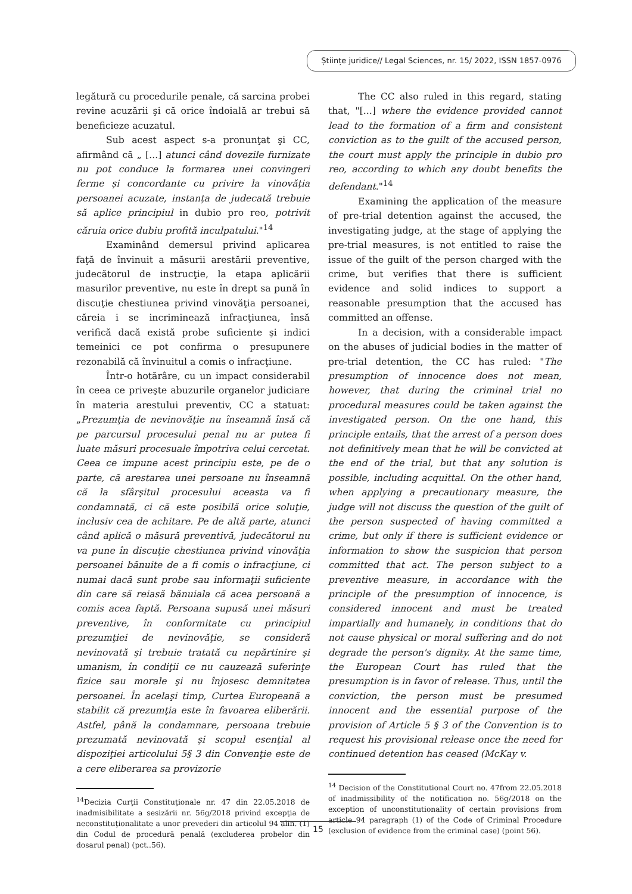Științe juridice// Legal Sciences, nr. 15/ 2022, ISSN 1857-0976
legătură cu procedurile penale, că sarcina probei revine acuzării şi că orice îndoială ar trebui să beneficieze acuzatul.
Sub acest aspect s-a pronunţat şi CC, afirmând că „ [...] atunci când dovezile furnizate nu pot conduce la formarea unei convingeri ferme și concordante cu privire la vinovăția persoanei acuzate, instanța de judecată trebuie să aplice principiul in dubio pro reo, potrivit căruia orice dubiu profită inculpatului."<sup>14</sup>
Examinând demersul privind aplicarea faţă de învinuit a măsurii arestării preventive, judecătorul de instrucţie, la etapa aplicării masurilor preventive, nu este în drept sa pună în discuţie chestiunea privind vinovăţia persoanei, căreia i se incriminează infracţiunea, însă verifică dacă există probe suficiente şi indici temeinici ce pot confirma o presupunere rezonabilă că învinuitul a comis o infracţiune.
Într-o hotărâre, cu un impact considerabil în ceea ce priveşte abuzurile organelor judiciare în materia arestului preventiv, CC a statuat: „Prezumţia de nevinovăţie nu înseamnă însă că pe parcursul procesului penal nu ar putea fi luate măsuri procesuale împotriva celui cercetat. Ceea ce impune acest principiu este, pe de o parte, că arestarea unei persoane nu înseamnă că la sfârşitul procesului aceasta va fi condamnată, ci că este posibilă orice soluţie, inclusiv cea de achitare. Pe de altă parte, atunci când aplică o măsură preventivă, judecătorul nu va pune în discuţie chestiunea privind vinovăţia persoanei bănuite de a fi comis o infracţiune, ci numai dacă sunt probe sau informaţii suficiente din care să reiasă bănuiala că acea persoană a comis acea faptă. Persoana supusă unei măsuri preventive, în conformitate cu principiul prezumţiei de nevinovăţie, se consideră nevinovată şi trebuie tratată cu nepărtinire şi umanism, în condiţii ce nu cauzează suferinţe fizice sau morale şi nu înjosesc demnitatea persoanei. În acelaşi timp, Curtea Europeană a stabilit că prezumţia este în favoarea eliberării. Astfel, până la condamnare, persoana trebuie prezumată nevinovată şi scopul esenţial al dispoziţiei articolului 5§ 3 din Convenţie este de a cere eliberarea sa provizorie
<sup>14</sup> Decizia Curţii Constituţionale nr. 47 din 22.05.2018 de inadmisibilitate a sesizării nr. 56g/2018 privind excepţia de neconstituţionalitate a unor prevederi din articolul 94 alin. (1) din Codul de procedură penală (excluderea probelor din dosarul penal) (pct..56).
The CC also ruled in this regard, stating that, "[...] where the evidence provided cannot lead to the formation of a firm and consistent conviction as to the guilt of the accused person, the court must apply the principle in dubio pro reo, according to which any doubt benefits the defendant."<sup>14</sup>
Examining the application of the measure of pre-trial detention against the accused, the investigating judge, at the stage of applying the pre-trial measures, is not entitled to raise the issue of the guilt of the person charged with the crime, but verifies that there is sufficient evidence and solid indices to support a reasonable presumption that the accused has committed an offense.
In a decision, with a considerable impact on the abuses of judicial bodies in the matter of pre-trial detention, the CC has ruled: "The presumption of innocence does not mean, however, that during the criminal trial no procedural measures could be taken against the investigated person. On the one hand, this principle entails, that the arrest of a person does not definitively mean that he will be convicted at the end of the trial, but that any solution is possible, including acquittal. On the other hand, when applying a precautionary measure, the judge will not discuss the question of the guilt of the person suspected of having committed a crime, but only if there is sufficient evidence or information to show the suspicion that person committed that act. The person subject to a preventive measure, in accordance with the principle of the presumption of innocence, is considered innocent and must be treated impartially and humanely, in conditions that do not cause physical or moral suffering and do not degrade the person's dignity. At the same time, the European Court has ruled that the presumption is in favor of release. Thus, until the conviction, the person must be presumed innocent and the essential purpose of the provision of Article 5 § 3 of the Convention is to request his provisional release once the need for continued detention has ceased (McKay v.
<sup>14</sup> Decision of the Constitutional Court no. 47from 22.05.2018 of inadmissibility of the notification no. 56g/2018 on the exception of unconstitutionality of certain provisions from article 94 paragraph (1) of the Code of Criminal Procedure (exclusion of evidence from the criminal case) (point 56).
15